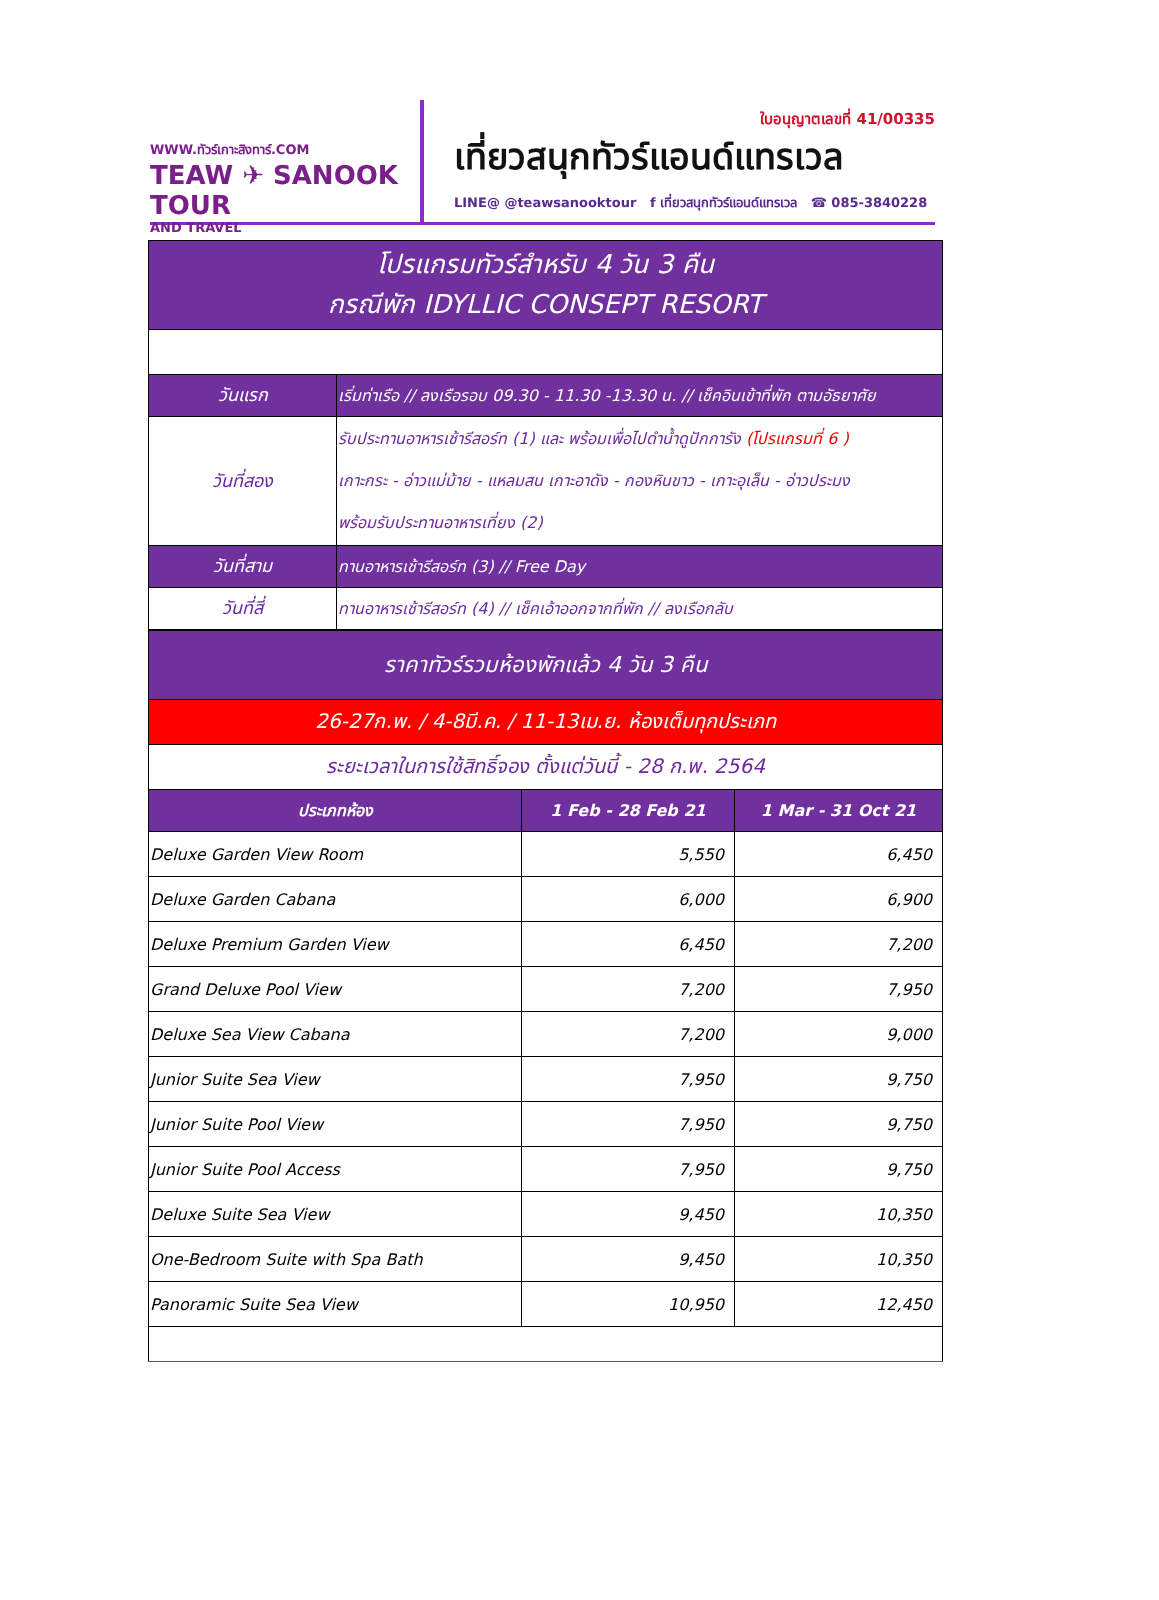WWW.ทัวร์เกาะสิงทาร์.COM
TEAW ✈ SANOOK TOUR
AND TRAVEL
ใบอนุญาตเลขที่ 41/00335
เที่ยวสนุกทัวร์แอนด์แทรเวล
LINE@ @teawsanooktour f เที่ยวสนุกทัวร์แอนด์แทรเวล ☎ 085-3840228
| โปรแกรมทัวร์สำหรับ 4 วัน 3 คืน กรณีพัก IDYLLIC CONSEPT RESORT | |
| วันแรก | เริ่มท่าเรือ // ลงเรือรอบ 09.30 - 11.30 -13.30 น. // เช็คอินเข้าที่พัก ตามอัธยาศัย |
| วันที่สอง | รับประทานอาหารเช้ารีสอร์ท (1) และ พร้อมเพื่อไปดำน้ำดูปักการัง (โปรแกรมที่ 6 ) เกาะกระ - อ่าวแม่ม้าย - แหลมสน เกาะอาดัง - กองหินขาว - เกาะอุเล็น - อ่าวประมง พร้อมรับประทานอาหารเที่ยง (2) |
| วันที่สาม | ทานอาหารเช้ารีสอร์ท (3) // Free Day |
| วันที่สี่ | ทานอาหารเช้ารีสอร์ท (4) // เช็คเอ้าออกจากที่พัก // ลงเรือกลับ |
| ราคาทัวร์รวมห้องพักแล้ว 4 วัน 3 คืน | | |
| 26-27ก.พ. / 4-8มี.ค. / 11-13เม.ย. ห้องเต็มทุกประเภท | | |
| ระยะเวลาในการใช้สิทธิ์จอง ตั้งแต่วันนี้ - 28 ก.พ. 2564 | | |
| ประเภทห้อง | 1 Feb - 28 Feb 21 | 1 Mar - 31 Oct 21 |
| Deluxe Garden View Room | 5,550 | 6,450 |
| Deluxe Garden Cabana | 6,000 | 6,900 |
| Deluxe Premium Garden View | 6,450 | 7,200 |
| Grand Deluxe Pool View | 7,200 | 7,950 |
| Deluxe Sea View Cabana | 7,200 | 9,000 |
| Junior Suite Sea View | 7,950 | 9,750 |
| Junior Suite Pool View | 7,950 | 9,750 |
| Junior Suite Pool Access | 7,950 | 9,750 |
| Deluxe Suite Sea View | 9,450 | 10,350 |
| One-Bedroom Suite with Spa Bath | 9,450 | 10,350 |
| Panoramic Suite Sea View | 10,950 | 12,450 |